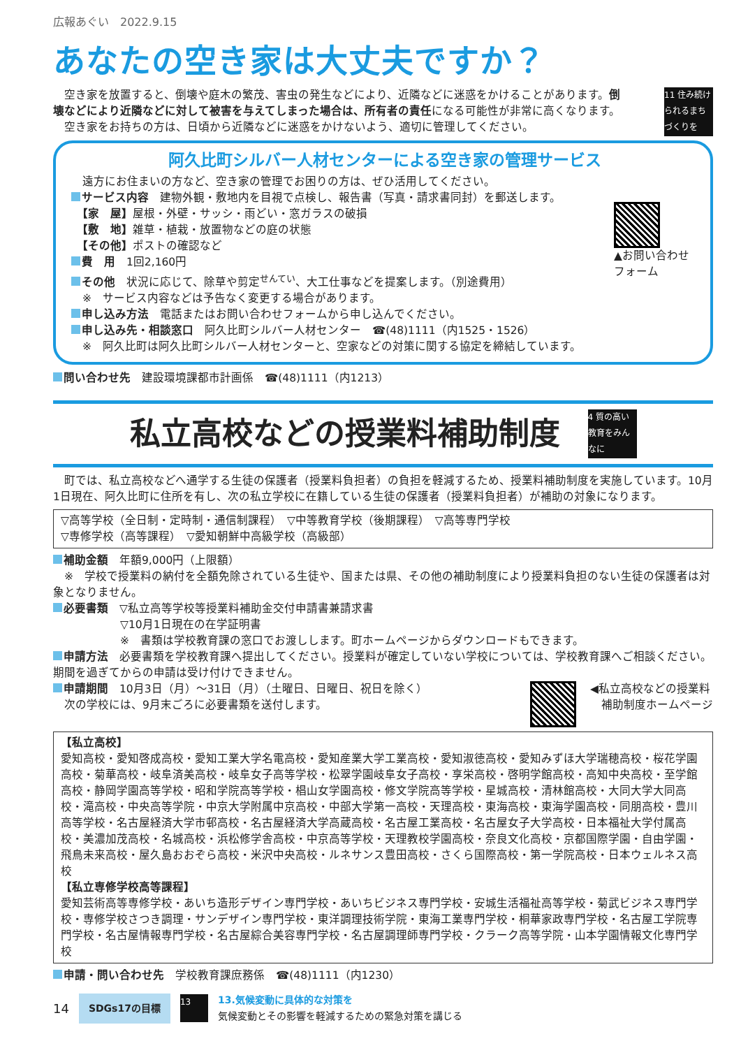広報あぐい　2022.9.15
あなたの空き家は大丈夫ですか？
　空き家を放置すると、倒壊や庭木の繁茂、害虫の発生などにより、近隣などに迷惑をかけることがあります。倒壊などにより近隣などに対して被害を与えてしまった場合は、所有者の責任になる可能性が非常に高くなります。
　空き家をお持ちの方は、日頃から近隣などに迷惑をかけないよう、適切に管理してください。
11 住み続けられるまちづくりを
阿久比町シルバー人材センターによる空き家の管理サービス
　遠方にお住まいの方など、空き家の管理でお困りの方は、ぜひ活用してください。
サービス内容　建物外観・敷地内を目視で点検し、報告書（写真・請求書同封）を郵送します。
　【家　屋】屋根・外壁・サッシ・雨どい・窓ガラスの破損
　【敷　地】雑草・植栽・放置物などの庭の状態
　【その他】ポストの確認など
費　用　1回2,160円
その他　状況に応じて、除草や剪定<sup>せんてい</sup>、大工仕事などを提案します。（別途費用）
　※　サービス内容などは予告なく変更する場合があります。
申し込み方法　電話またはお問い合わせフォームから申し込んでください。
申し込み先・相談窓口　阿久比町シルバー人材センター　☎(48)1111（内1525・1526）
　※　阿久比町は阿久比町シルバー人材センターと、空家などの対策に関する協定を締結しています。
▲お問い合わせフォーム
問い合わせ先　建設環境課都市計画係　☎(48)1111（内1213）
私立高校などの授業料補助制度
4 質の高い教育をみんなに
　町では、私立高校などへ通学する生徒の保護者（授業料負担者）の負担を軽減するため、授業料補助制度を実施しています。10月1日現在、阿久比町に住所を有し、次の私立学校に在籍している生徒の保護者（授業料負担者）が補助の対象になります。
▽高等学校（全日制・定時制・通信制課程）　▽中等教育学校（後期課程）　▽高等専門学校
▽専修学校（高等課程）　▽愛知朝鮮中高級学校（高級部）
補助金額　年額9,000円（上限額）
　※　学校で授業料の納付を全額免除されている生徒や、国または県、その他の補助制度により授業料負担のない生徒の保護者は対象となりません。
必要書類　▽私立高等学校等授業料補助金交付申請書兼請求書
　　　　　　▽10月1日現在の在学証明書
　　　　　　※　書類は学校教育課の窓口でお渡しします。町ホームページからダウンロードもできます。
申請方法　必要書類を学校教育課へ提出してください。授業料が確定していない学校については、学校教育課へご相談ください。期間を過ぎてからの申請は受け付けできません。
申請期間　10月3日（月）～31日（月）（土曜日、日曜日、祝日を除く）
　次の学校には、9月末ごろに必要書類を送付します。
◀私立高校などの授業料
　補助制度ホームページ
【私立高校】
愛知高校・愛知啓成高校・愛知工業大学名電高校・愛知産業大学工業高校・愛知淑徳高校・愛知みずほ大学瑞穂高校・桜花学園高校・菊華高校・岐阜済美高校・岐阜女子高等学校・松翠学園岐阜女子高校・享栄高校・啓明学館高校・高知中央高校・至学館高校・静岡学園高等学校・昭和学院高等学校・椙山女学園高校・修文学院高等学校・星城高校・清林館高校・大同大学大同高校・滝高校・中央高等学院・中京大学附属中京高校・中部大学第一高校・天理高校・東海高校・東海学園高校・同朋高校・豊川高等学校・名古屋経済大学市邨高校・名古屋経済大学高蔵高校・名古屋工業高校・名古屋女子大学高校・日本福祉大学付属高校・美濃加茂高校・名城高校・浜松修学舎高校・中京高等学校・天理教校学園高校・奈良文化高校・京都国際学園・自由学園・飛鳥未来高校・屋久島おおぞら高校・米沢中央高校・ルネサンス豊田高校・さくら国際高校・第一学院高校・日本ウェルネス高校
【私立専修学校高等課程】
愛知芸術高等専修学校・あいち造形デザイン専門学校・あいちビジネス専門学校・安城生活福祉高等学校・菊武ビジネス専門学校・専修学校さつき調理・サンデザイン専門学校・東洋調理技術学院・東海工業専門学校・桐華家政専門学校・名古屋工学院専門学校・名古屋情報専門学校・名古屋綜合美容専門学校・名古屋調理師専門学校・クラーク高等学院・山本学園情報文化専門学校
申請・問い合わせ先　学校教育課庶務係　☎(48)1111（内1230）
14 SDGs17の目標 13
13.気候変動に具体的な対策を
気候変動とその影響を軽減するための緊急対策を講じる